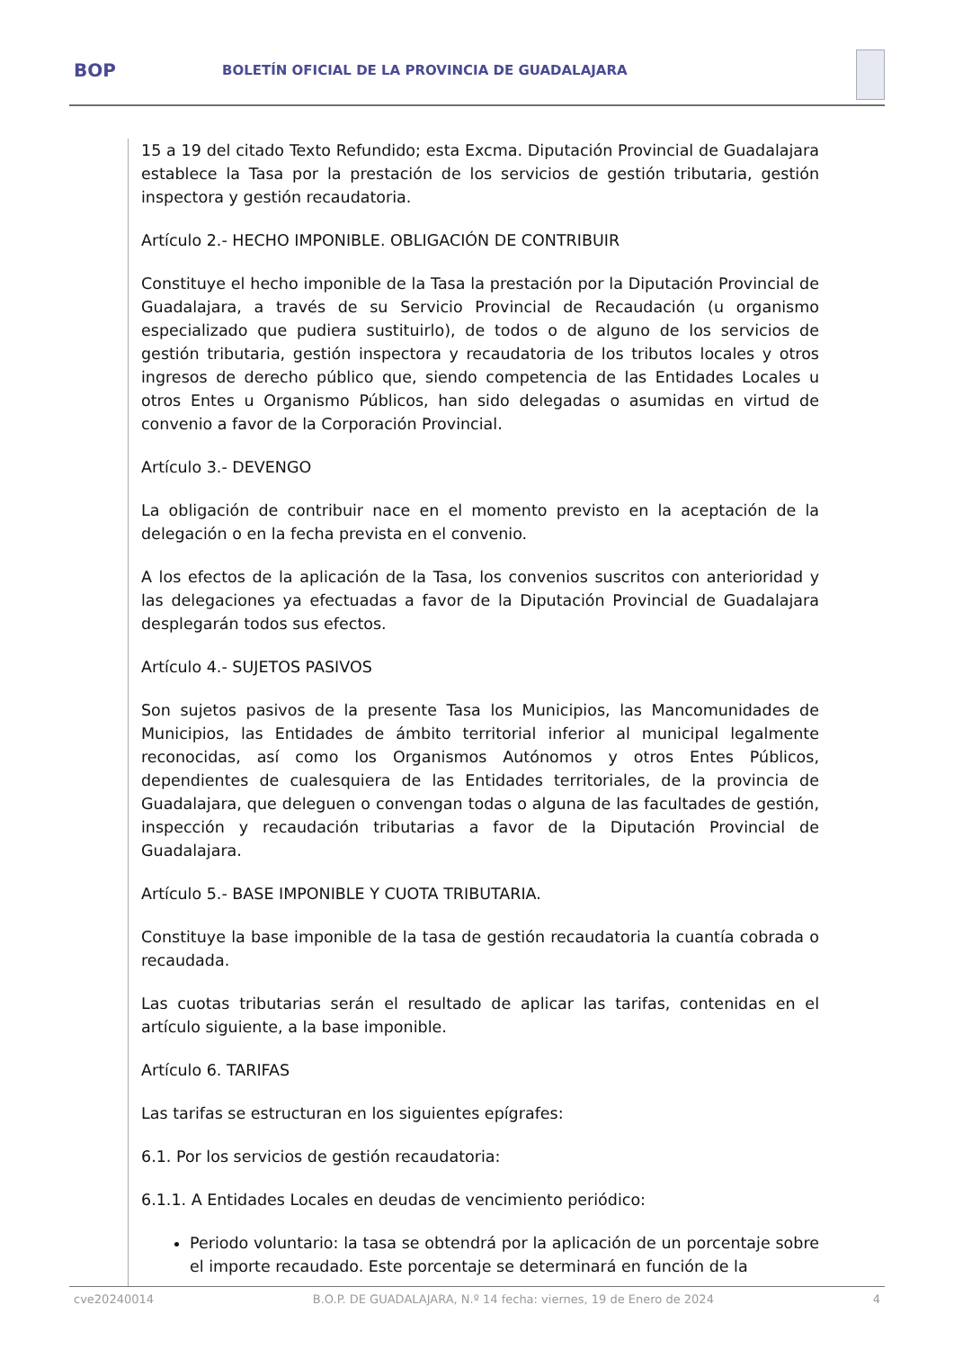BOP
BOLETÍN OFICIAL DE LA PROVINCIA DE GUADALAJARA
15 a 19 del citado Texto Refundido; esta Excma. Diputación Provincial de Guadalajara establece la Tasa por la prestación de los servicios de gestión tributaria, gestión inspectora y gestión recaudatoria.
Artículo 2.- HECHO IMPONIBLE. OBLIGACIÓN DE CONTRIBUIR
Constituye el hecho imponible de la Tasa la prestación por la Diputación Provincial de Guadalajara, a través de su Servicio Provincial de Recaudación (u organismo especializado que pudiera sustituirlo), de todos o de alguno de los servicios de gestión tributaria, gestión inspectora y recaudatoria de los tributos locales y otros ingresos de derecho público que, siendo competencia de las Entidades Locales u otros Entes u Organismo Públicos, han sido delegadas o asumidas en virtud de convenio a favor de la Corporación Provincial.
Artículo 3.- DEVENGO
La obligación de contribuir nace en el momento previsto en la aceptación de la delegación o en la fecha prevista en el convenio.
A los efectos de la aplicación de la Tasa, los convenios suscritos con anterioridad y las delegaciones ya efectuadas a favor de la Diputación Provincial de Guadalajara desplegarán todos sus efectos.
Artículo 4.- SUJETOS PASIVOS
Son sujetos pasivos de la presente Tasa los Municipios, las Mancomunidades de Municipios, las Entidades de ámbito territorial inferior al municipal legalmente reconocidas, así como los Organismos Autónomos y otros Entes Públicos, dependientes de cualesquiera de las Entidades territoriales, de la provincia de Guadalajara, que deleguen o convengan todas o alguna de las facultades de gestión, inspección y recaudación tributarias a favor de la Diputación Provincial de Guadalajara.
Artículo 5.- BASE IMPONIBLE Y CUOTA TRIBUTARIA.
Constituye la base imponible de la tasa de gestión recaudatoria la cuantía cobrada o recaudada.
Las cuotas tributarias serán el resultado de aplicar las tarifas, contenidas en el artículo siguiente, a la base imponible.
Artículo 6. TARIFAS
Las tarifas se estructuran en los siguientes epígrafes:
6.1. Por los servicios de gestión recaudatoria:
6.1.1. A Entidades Locales en deudas de vencimiento periódico:
Periodo voluntario: la tasa se obtendrá por la aplicación de un porcentaje sobre el importe recaudado. Este porcentaje se determinará en función de la
cve20240014 B.O.P. DE GUADALAJARA, N.º 14 fecha: viernes, 19 de Enero de 2024 4